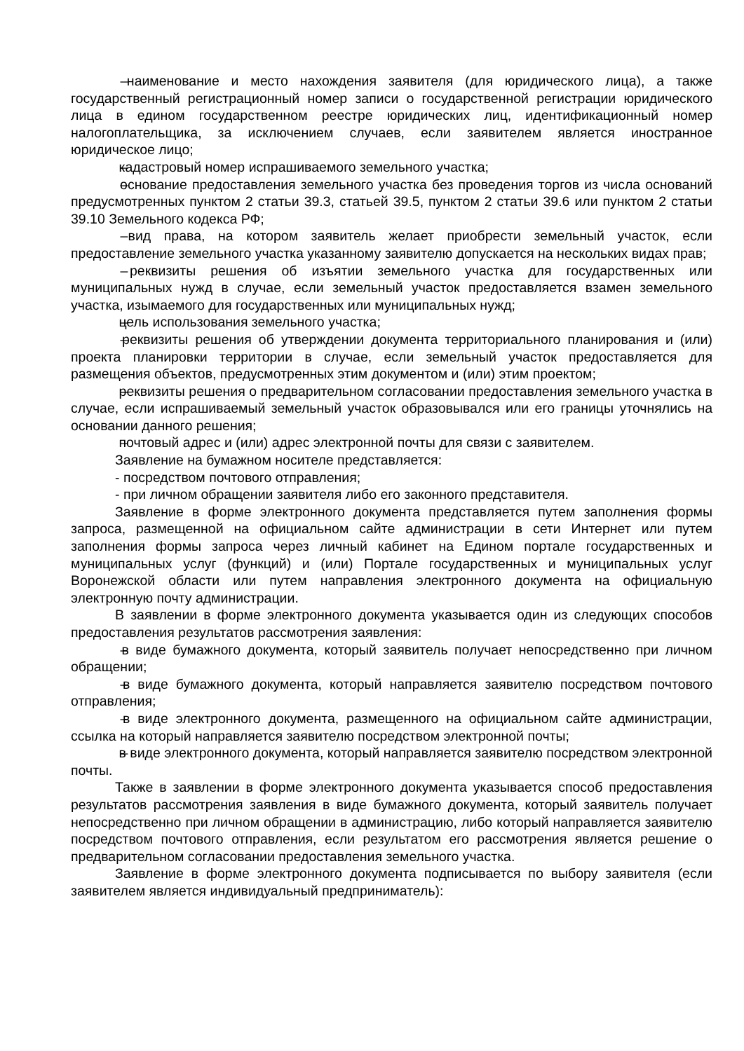– наименование и место нахождения заявителя (для юридического лица), а также государственный регистрационный номер записи о государственной регистрации юридического лица в едином государственном реестре юридических лиц, идентификационный номер налогоплательщика, за исключением случаев, если заявителем является иностранное юридическое лицо;
– кадастровый номер испрашиваемого земельного участка;
– основание предоставления земельного участка без проведения торгов из числа оснований предусмотренных пунктом 2 статьи 39.3, статьей 39.5, пунктом 2 статьи 39.6 или пунктом 2 статьи 39.10 Земельного кодекса РФ;
– вид права, на котором заявитель желает приобрести земельный участок, если предоставление земельного участка указанному заявителю допускается на нескольких видах прав;
– реквизиты решения об изъятии земельного участка для государственных или муниципальных нужд в случае, если земельный участок предоставляется взамен земельного участка, изымаемого для государственных или муниципальных нужд;
– цель использования земельного участка;
– реквизиты решения об утверждении документа территориального планирования и (или) проекта планировки территории в случае, если земельный участок предоставляется для размещения объектов, предусмотренных этим документом и (или) этим проектом;
– реквизиты решения о предварительном согласовании предоставления земельного участка в случае, если испрашиваемый земельный участок образовывался или его границы уточнялись на основании данного решения;
– почтовый адрес и (или) адрес электронной почты для связи с заявителем.
Заявление на бумажном носителе представляется:
- посредством почтового отправления;
- при личном обращении заявителя либо его законного представителя.
Заявление в форме электронного документа представляется путем заполнения формы запроса, размещенной на официальном сайте администрации в сети Интернет или путем заполнения формы запроса через личный кабинет на Едином портале государственных и муниципальных услуг (функций) и (или) Портале государственных и муниципальных услуг Воронежской области или путем направления электронного документа на официальную электронную почту администрации.
В заявлении в форме электронного документа указывается один из следующих способов предоставления результатов рассмотрения заявления:
– в виде бумажного документа, который заявитель получает непосредственно при личном обращении;
– в виде бумажного документа, который направляется заявителю посредством почтового отправления;
– в виде электронного документа, размещенного на официальном сайте администрации, ссылка на который направляется заявителю посредством электронной почты;
– в виде электронного документа, который направляется заявителю посредством электронной почты.
Также в заявлении в форме электронного документа указывается способ предоставления результатов рассмотрения заявления в виде бумажного документа, который заявитель получает непосредственно при личном обращении в администрацию, либо который направляется заявителю посредством почтового отправления, если результатом его рассмотрения является решение о предварительном согласовании предоставления земельного участка.
Заявление в форме электронного документа подписывается по выбору заявителя (если заявителем является индивидуальный предприниматель):